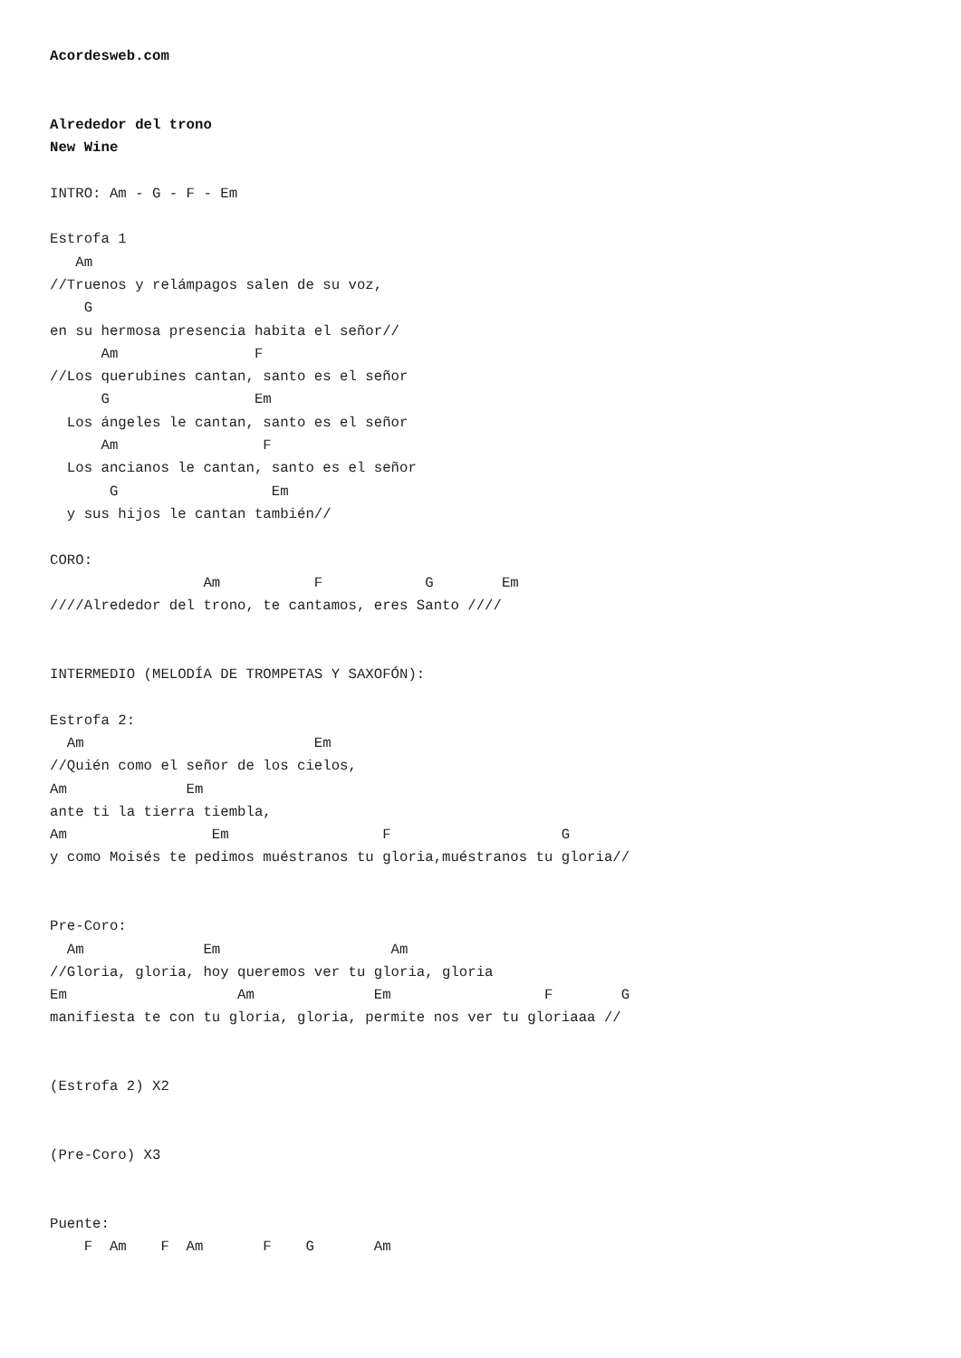Acordesweb.com


Alrededor del trono
New Wine

INTRO: Am - G - F - Em

Estrofa 1
   Am
//Truenos y relámpagos salen de su voz,
    G
en su hermosa presencia habita el señor//
      Am                F
//Los querubines cantan, santo es el señor
      G                 Em
  Los ángeles le cantan, santo es el señor
      Am                 F
  Los ancianos le cantan, santo es el señor
       G                  Em
  y sus hijos le cantan también//

CORO:
                  Am           F            G        Em
////Alrededor del trono, te cantamos, eres Santo ////


INTERMEDIO (MELODÍA DE TROMPETAS Y SAXOFÓN):

Estrofa 2:
  Am                           Em
//Quién como el señor de los cielos,
Am              Em
ante ti la tierra tiembla,
Am                 Em                  F                    G
y como Moisés te pedimos muéstranos tu gloria,muéstranos tu gloria//


Pre-Coro:
  Am              Em                    Am
//Gloria, gloria, hoy queremos ver tu gloria, gloria
Em                    Am              Em                  F        G
manifiesta te con tu gloria, gloria, permite nos ver tu gloriaaa //


(Estrofa 2) X2


(Pre-Coro) X3


Puente:
    F  Am    F  Am       F    G       Am